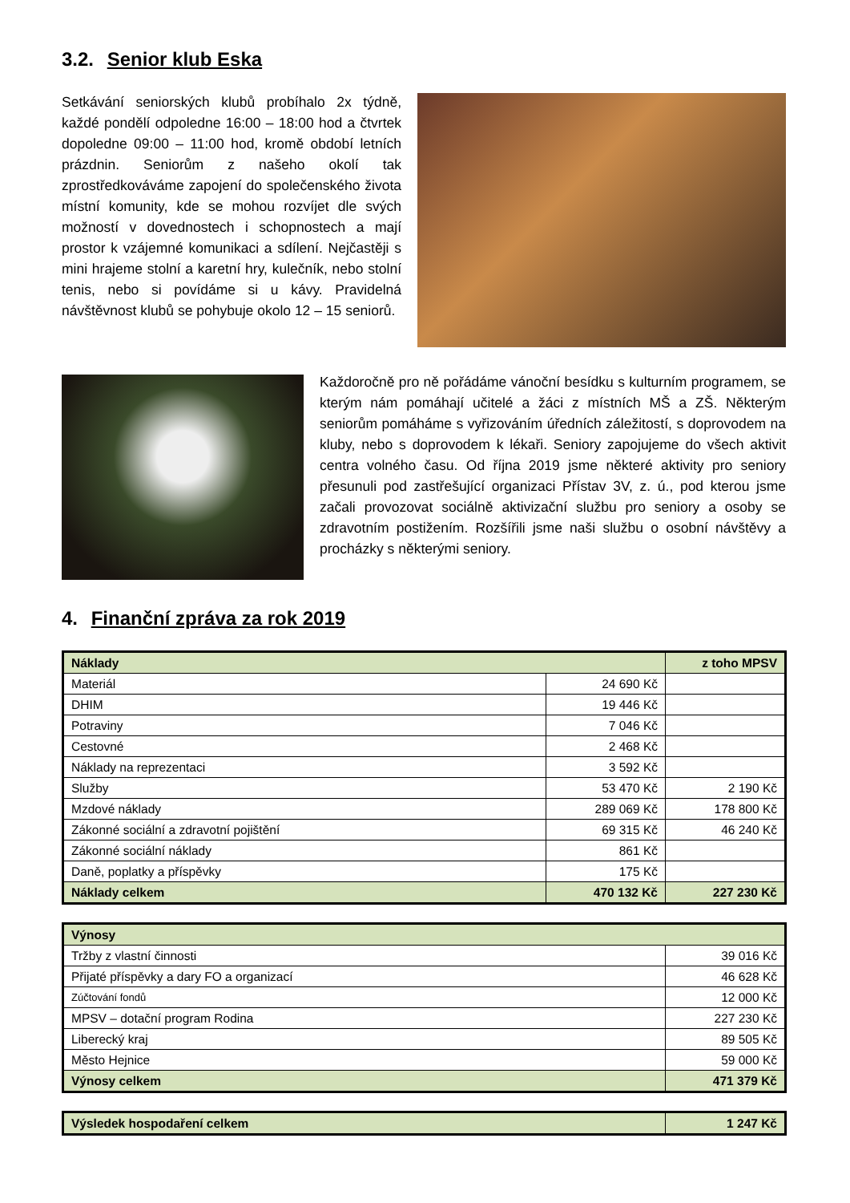3.2. Senior klub Eska
Setkávání seniorských klubů probíhalo 2x týdně, každé pondělí odpoledne 16:00 – 18:00 hod a čtvrtek dopoledne 09:00 – 11:00 hod, kromě období letních prázdnin. Seniorům z našeho okolí tak zprostředkováváme zapojení do společenského života místní komunity, kde se mohou rozvíjet dle svých možností v dovednostech i schopnostech a mají prostor k vzájemné komunikaci a sdílení. Nejčastěji s mini hrajeme stolní a karetní hry, kulečník, nebo stolní tenis, nebo si povídáme si u kávy. Pravidelná návštěvnost klubů se pohybuje okolo 12 – 15 seniorů.
Každoročně pro ně pořádáme vánoční besídku s kulturním programem, se kterým nám pomáhají učitelé a žáci z místních MŠ a ZŠ. Některým seniorům pomáháme s vyřizováním úředních záležitostí, s doprovodem na kluby, nebo s doprovodem k lékaři. Seniory zapojujeme do všech aktivit centra volného času. Od října 2019 jsme některé aktivity pro seniory přesunuli pod zastřešující organizaci Přístav 3V, z. ú., pod kterou jsme začali provozovat sociálně aktivizační službu pro seniory a osoby se zdravotním postižením. Rozšířili jsme naši službu o osobní návštěvy a procházky s některými seniory.
4. Finanční zpráva za rok 2019
| Náklady | | z toho MPSV |
| --- | --- | --- |
| Materiál | 24 690 Kč | |
| DHIM | 19 446 Kč | |
| Potraviny | 7 046 Kč | |
| Cestovné | 2 468 Kč | |
| Náklady na reprezentaci | 3 592 Kč | |
| Služby | 53 470 Kč | 2 190 Kč |
| Mzdové náklady | 289 069 Kč | 178 800 Kč |
| Zákonné sociální a zdravotní pojištění | 69 315 Kč | 46 240 Kč |
| Zákonné sociální náklady | 861 Kč | |
| Daně, poplatky a příspěvky | 175 Kč | |
| Náklady celkem | 470 132 Kč | 227 230 Kč |
| Výnosy | |
| --- | --- |
| Tržby z vlastní činnosti | 39 016 Kč |
| Přijaté příspěvky a dary FO a organizací | 46 628 Kč |
| Zúčtování fondů | 12 000 Kč |
| MPSV – dotační program Rodina | 227 230 Kč |
| Liberecký kraj | 89 505 Kč |
| Město Hejnice | 59 000 Kč |
| Výnosy celkem | 471 379 Kč |
| Výsledek hospodaření celkem | 1 247 Kč |